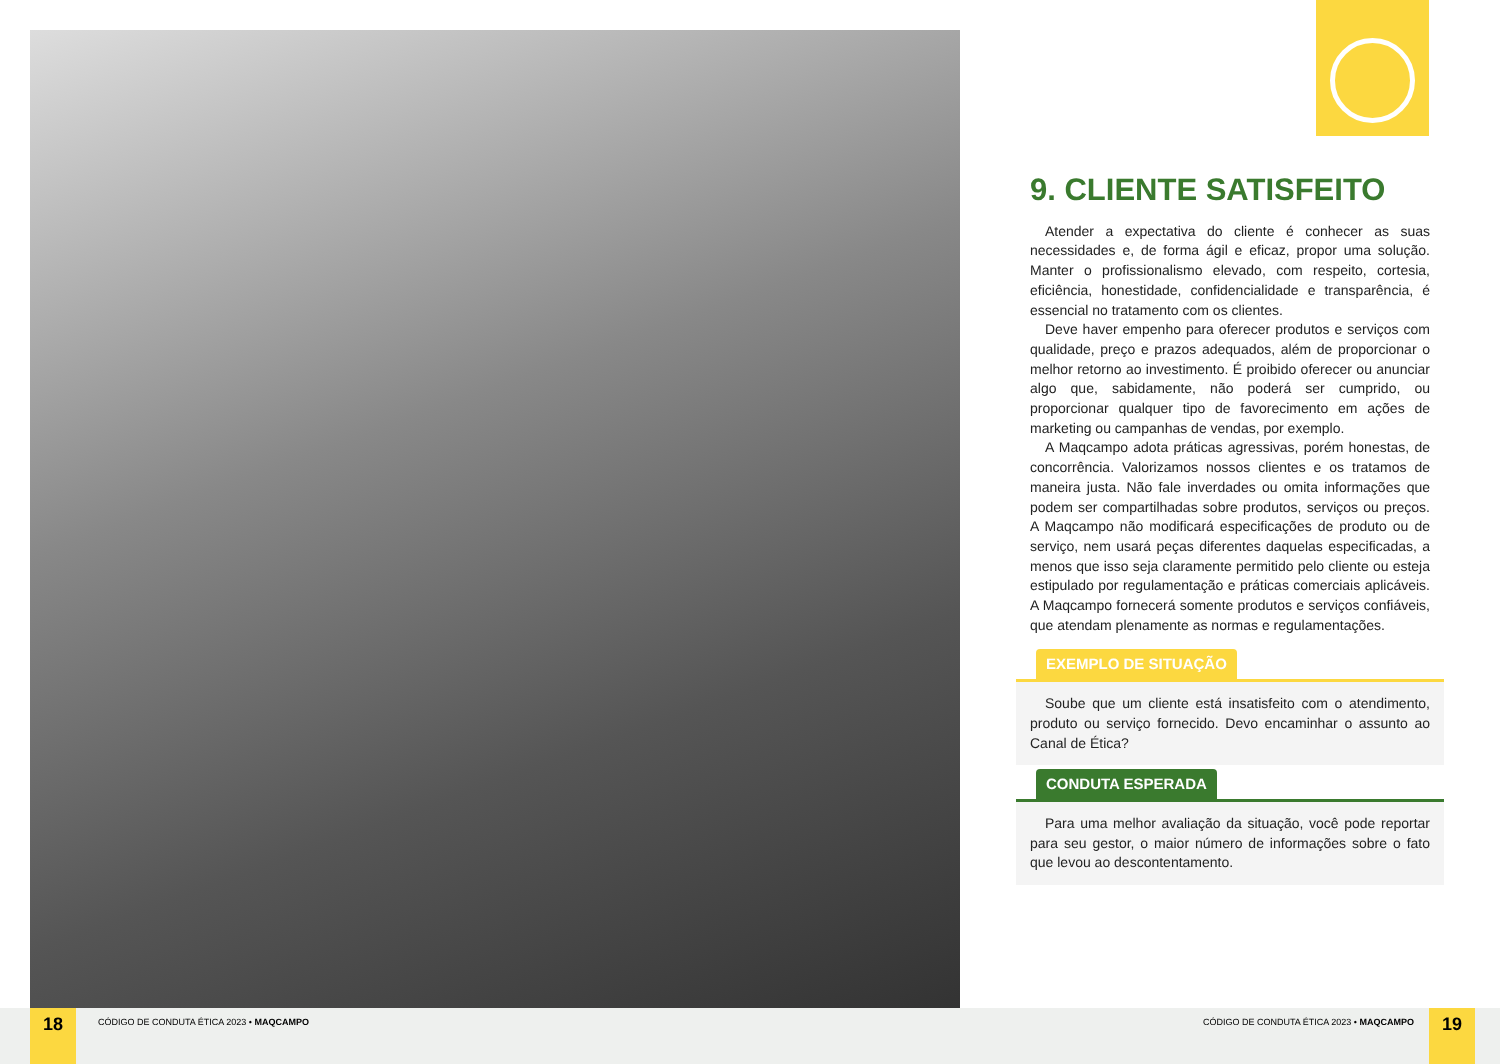9. CLIENTE SATISFEITO
Atender a expectativa do cliente é conhecer as suas necessidades e, de forma ágil e eficaz, propor uma solução. Manter o profissionalismo elevado, com respeito, cortesia, eficiência, honestidade, confidencialidade e transparência, é essencial no tratamento com os clientes.
Deve haver empenho para oferecer produtos e serviços com qualidade, preço e prazos adequados, além de proporcionar o melhor retorno ao investimento. É proibido oferecer ou anunciar algo que, sabidamente, não poderá ser cumprido, ou proporcionar qualquer tipo de favorecimento em ações de marketing ou campanhas de vendas, por exemplo.
A Maqcampo adota práticas agressivas, porém honestas, de concorrência. Valorizamos nossos clientes e os tratamos de maneira justa. Não fale inverdades ou omita informações que podem ser compartilhadas sobre produtos, serviços ou preços. A Maqcampo não modificará especificações de produto ou de serviço, nem usará peças diferentes daquelas especificadas, a menos que isso seja claramente permitido pelo cliente ou esteja estipulado por regulamentação e práticas comerciais aplicáveis. A Maqcampo fornecerá somente produtos e serviços confiáveis, que atendam plenamente as normas e regulamentações.
EXEMPLO DE SITUAÇÃO
Soube que um cliente está insatisfeito com o atendimento, produto ou serviço fornecido. Devo encaminhar o assunto ao Canal de Ética?
CONDUTA ESPERADA
Para uma melhor avaliação da situação, você pode reportar para seu gestor, o maior número de informações sobre o fato que levou ao descontentamento.
18
CÓDIGO DE CONDUTA ÉTICA 2023 • MAQCAMPO CÓDIGO DE CONDUTA ÉTICA 2023 • MAQCAMPO
19